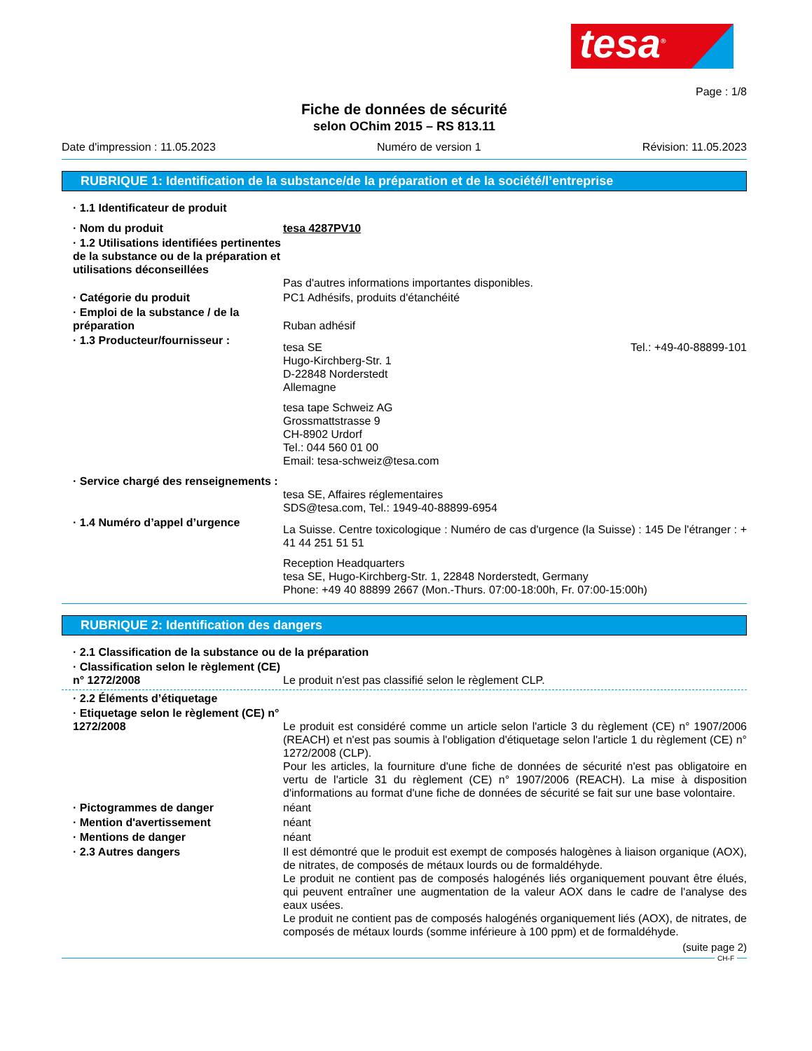tesa<sup>®</sup>
Page : 1/8
Fiche de données de sécurité
selon OChim 2015 – RS 813.11
Date d'impression : 11.05.2023 Numéro de version 1 Révision: 11.05.2023
RUBRIQUE 1: Identification de la substance/de la préparation et de la société/l’entreprise
· 1.1 Identificateur de produit
· Nom du produit tesa 4287PV10
· 1.2 Utilisations identifiées pertinentes de la substance ou de la préparation et utilisations déconseillées
Pas d'autres informations importantes disponibles.
· Catégorie du produit PC1 Adhésifs, produits d'étanchéité
· Emploi de la substance / de la préparation
Ruban adhésif
· 1.3 Producteur/fournisseur :
tesa SE
Hugo-Kirchberg-Str. 1
D-22848 Norderstedt
Allemagne Tel.: +49-40-88899-101
tesa tape Schweiz AG
Grossmattstrasse 9
CH-8902 Urdorf
Tel.: 044 560 01 00
Email: tesa-schweiz@tesa.com
· Service chargé des renseignements :
tesa SE, Affaires réglementaires
SDS@tesa.com, Tel.: 1949-40-88899-6954
· 1.4 Numéro d’appel d’urgence
La Suisse. Centre toxicologique : Numéro de cas d'urgence (la Suisse) : 145 De l'étranger : + 41 44 251 51 51
Reception Headquarters
tesa SE, Hugo-Kirchberg-Str. 1, 22848 Norderstedt, Germany
Phone: +49 40 88899 2667 (Mon.-Thurs. 07:00-18:00h, Fr. 07:00-15:00h)
RUBRIQUE 2: Identification des dangers
· 2.1 Classification de la substance ou de la préparation
· Classification selon le règlement (CE) n° 1272/2008
Le produit n'est pas classifié selon le règlement CLP.
· 2.2 Éléments d’étiquetage
· Etiquetage selon le règlement (CE) n° 1272/2008
Le produit est considéré comme un article selon l'article 3 du règlement (CE) n° 1907/2006 (REACH) et n'est pas soumis à l'obligation d'étiquetage selon l'article 1 du règlement (CE) n° 1272/2008 (CLP).
Pour les articles, la fourniture d'une fiche de données de sécurité n'est pas obligatoire en vertu de l'article 31 du règlement (CE) n° 1907/2006 (REACH). La mise à disposition d'informations au format d'une fiche de données de sécurité se fait sur une base volontaire.
· Pictogrammes de danger néant
· Mention d'avertissement néant
· Mentions de danger néant
· 2.3 Autres dangers Il est démontré que le produit est exempt de composés halogènes à liaison organique (AOX), de nitrates, de composés de métaux lourds ou de formaldéhyde.
Le produit ne contient pas de composés halogénés liés organiquement pouvant être élués, qui peuvent entraîner une augmentation de la valeur AOX dans le cadre de l'analyse des eaux usées.
Le produit ne contient pas de composés halogénés organiquement liés (AOX), de nitrates, de composés de métaux lourds (somme inférieure à 100 ppm) et de formaldéhyde.
(suite page 2)
CH-F